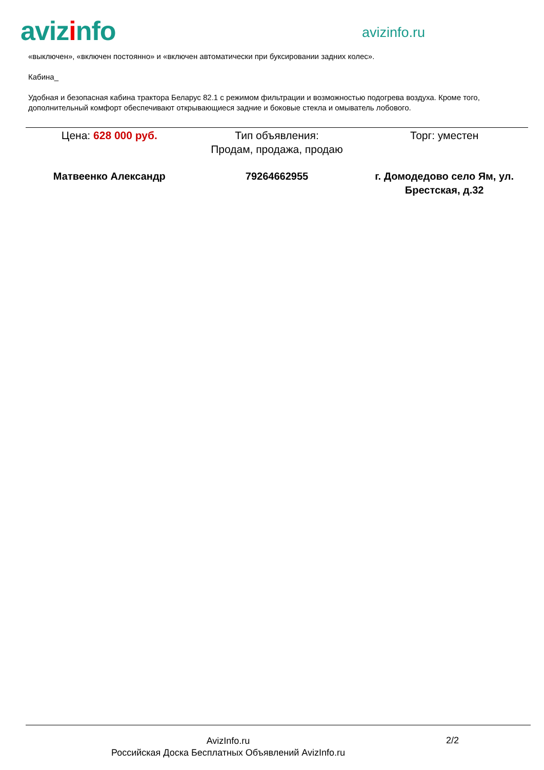avizinfo avizinfo.ru
«выключен», «включен постоянно» и «включен автоматически при буксировании задних колес».
Кабина_
Удобная и безопасная кабина трактора Беларус 82.1 с режимом фильтрации и возможностью подогрева воздуха. Кроме того, дополнительный комфорт обеспечивают открывающиеся задние и боковые стекла и омыватель лобового.
Цена: 628 000 руб. Тип объявления:
Продам, продажа, продаю
Торг: уместен
Матвеенко Александр 79264662955 г. Домодедово село Ям, ул. Брестская, д.32
AvizInfo.ru
Российская Доска Бесплатных Объявлений AvizInfo.ru
2/2